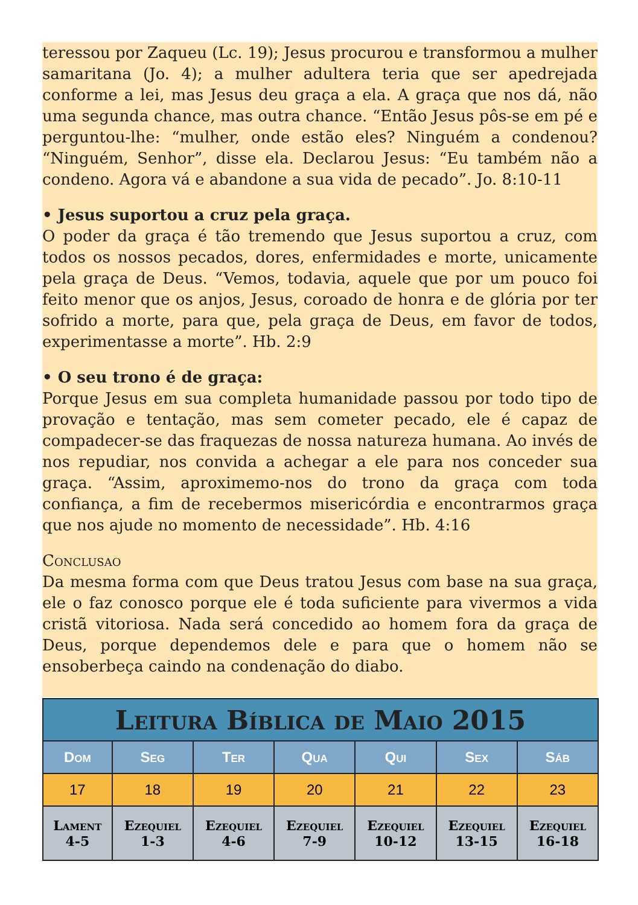teressou por Zaqueu (Lc. 19); Jesus procurou e transformou a mulher samaritana (Jo. 4); a mulher adultera teria que ser apedrejada conforme a lei, mas Jesus deu graça a ela. A graça que nos dá, não uma segunda chance, mas outra chance. “Então Jesus pôs-se em pé e perguntou-lhe: “mulher, onde estão eles? Ninguém a condenou? “Ninguém, Senhor”, disse ela. Declarou Jesus: “Eu também não a condeno. Agora vá e abandone a sua vida de pecado”. Jo. 8:10-11
• Jesus suportou a cruz pela graça.
O poder da graça é tão tremendo que Jesus suportou a cruz, com todos os nossos pecados, dores, enfermidades e morte, unicamente pela graça de Deus. “Vemos, todavia, aquele que por um pouco foi feito menor que os anjos, Jesus, coroado de honra e de glória por ter sofrido a morte, para que, pela graça de Deus, em favor de todos, experimentasse a morte”. Hb. 2:9
• O seu trono é de graça:
Porque Jesus em sua completa humanidade passou por todo tipo de provação e tentação, mas sem cometer pecado, ele é capaz de compadecer-se das fraquezas de nossa natureza humana. Ao invés de nos repudiar, nos convida a achegar a ele para nos conceder sua graça. “Assim, aproximemo-nos do trono da graça com toda confiança, a fim de recebermos misericórdia e encontrarmos graça que nos ajude no momento de necessidade”. Hb. 4:16
Conclusao
Da mesma forma com que Deus tratou Jesus com base na sua graça, ele o faz conosco porque ele é toda suficiente para vivermos a vida cristã vitoriosa. Nada será concedido ao homem fora da graça de Deus, porque dependemos dele e para que o homem não se ensoberbeça caindo na condenação do diabo.
| Leitura Bíblica de Maio 2015 | | | | | | |
| Dom | Seg | Ter | Qua | Qui | Sex | Sáb |
| 17 | 18 | 19 | 20 | 21 | 22 | 23 |
| Lament 4-5 | Ezequiel 1-3 | Ezequiel 4-6 | Ezequiel 7-9 | Ezequiel 10-12 | Ezequiel 13-15 | Ezequiel 16-18 |